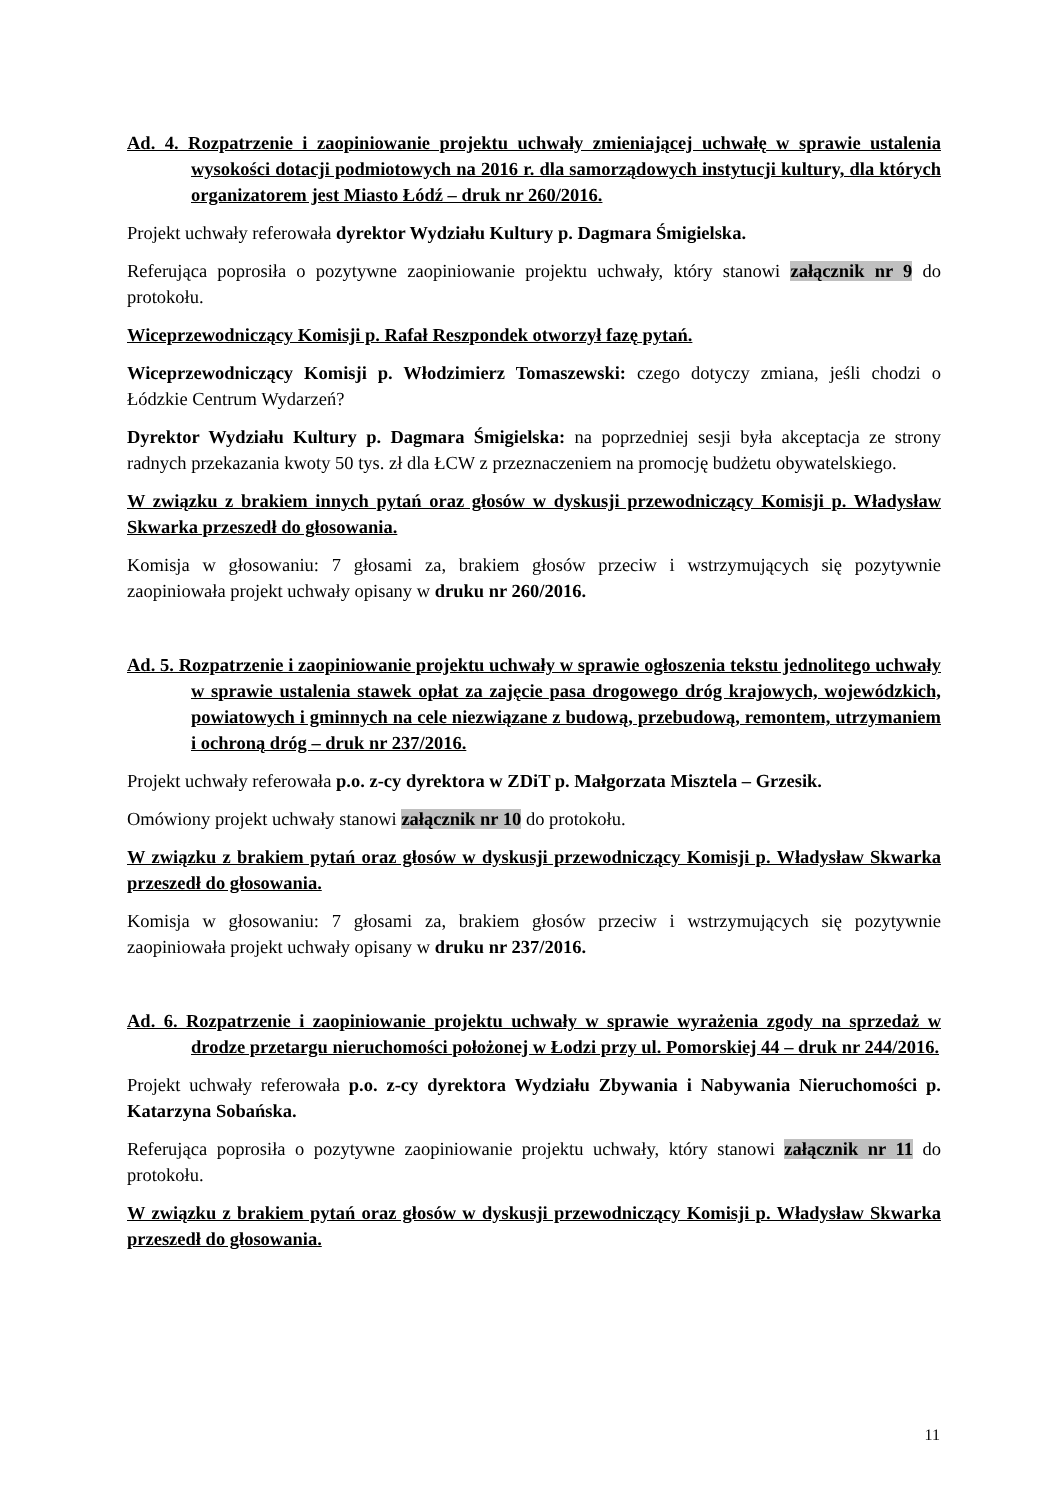Ad. 4. Rozpatrzenie i zaopiniowanie projektu uchwały zmieniającej uchwałę w sprawie ustalenia wysokości dotacji podmiotowych na 2016 r. dla samorządowych instytucji kultury, dla których organizatorem jest Miasto Łódź – druk nr 260/2016.
Projekt uchwały referowała dyrektor Wydziału Kultury p. Dagmara Śmigielska.
Referująca poprosiła o pozytywne zaopiniowanie projektu uchwały, który stanowi załącznik nr 9 do protokołu.
Wiceprzewodniczący Komisji p. Rafał Reszpondek otworzył fazę pytań.
Wiceprzewodniczący Komisji p. Włodzimierz Tomaszewski: czego dotyczy zmiana, jeśli chodzi o Łódzkie Centrum Wydarzeń?
Dyrektor Wydziału Kultury p. Dagmara Śmigielska: na poprzedniej sesji była akceptacja ze strony radnych przekazania kwoty 50 tys. zł dla ŁCW z przeznaczeniem na promocję budżetu obywatelskiego.
W związku z brakiem innych pytań oraz głosów w dyskusji przewodniczący Komisji p. Władysław Skwarka przeszedł do głosowania.
Komisja w głosowaniu: 7 głosami za, brakiem głosów przeciw i wstrzymujących się pozytywnie zaopiniowała projekt uchwały opisany w druku nr 260/2016.
Ad. 5. Rozpatrzenie i zaopiniowanie projektu uchwały w sprawie ogłoszenia tekstu jednolitego uchwały w sprawie ustalenia stawek opłat za zajęcie pasa drogowego dróg krajowych, wojewódzkich, powiatowych i gminnych na cele niezwiązane z budową, przebudową, remontem, utrzymaniem i ochroną dróg – druk nr 237/2016.
Projekt uchwały referowała p.o. z-cy dyrektora w ZDiT p. Małgorzata Misztela – Grzesik.
Omówiony projekt uchwały stanowi załącznik nr 10 do protokołu.
W związku z brakiem pytań oraz głosów w dyskusji przewodniczący Komisji p. Władysław Skwarka przeszedł do głosowania.
Komisja w głosowaniu: 7 głosami za, brakiem głosów przeciw i wstrzymujących się pozytywnie zaopiniowała projekt uchwały opisany w druku nr 237/2016.
Ad. 6. Rozpatrzenie i zaopiniowanie projektu uchwały w sprawie wyrażenia zgody na sprzedaż w drodze przetargu nieruchomości położonej w Łodzi przy ul. Pomorskiej 44 – druk nr 244/2016.
Projekt uchwały referowała p.o. z-cy dyrektora Wydziału Zbywania i Nabywania Nieruchomości p. Katarzyna Sobańska.
Referująca poprosiła o pozytywne zaopiniowanie projektu uchwały, który stanowi załącznik nr 11 do protokołu.
W związku z brakiem pytań oraz głosów w dyskusji przewodniczący Komisji p. Władysław Skwarka przeszedł do głosowania.
11